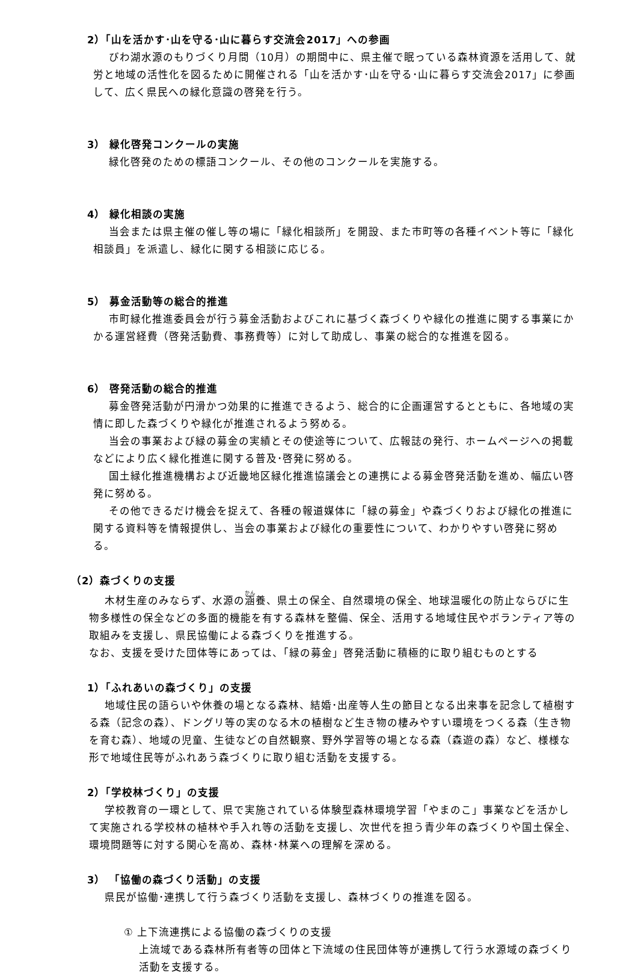2）「山を活かす･山を守る･山に暮らす交流会2017」への参画
びわ湖水源のもりづくり月間（10月）の期間中に、県主催で眠っている森林資源を活用して、就労と地域の活性化を図るために開催される「山を活かす･山を守る･山に暮らす交流会2017」に参画して、広く県民への緑化意識の啓発を行う。
3） 緑化啓発コンクールの実施
緑化啓発のための標語コンクール、その他のコンクールを実施する。
4） 緑化相談の実施
当会または県主催の催し等の場に「緑化相談所」を開設、また市町等の各種イベント等に「緑化相談員」を派遣し、緑化に関する相談に応じる。
5） 募金活動等の総合的推進
市町緑化推進委員会が行う募金活動およびこれに基づく森づくりや緑化の推進に関する事業にかかる運営経費（啓発活動費、事務費等）に対して助成し、事業の総合的な推進を図る。
6） 啓発活動の総合的推進
募金啓発活動が円滑かつ効果的に推進できるよう、総合的に企画運営するとともに、各地域の実情に即した森づくりや緑化が推進されるよう努める。
当会の事業および緑の募金の実績とその使途等について、広報誌の発行、ホームページへの掲載などにより広く緑化推進に関する普及･啓発に努める。
国土緑化推進機構および近畿地区緑化推進協議会との連携による募金啓発活動を進め、幅広い啓発に努める。
その他できるだけ機会を捉えて、各種の報道媒体に「緑の募金」や森づくりおよび緑化の推進に関する資料等を情報提供し、当会の事業および緑化の重要性について、わかりやすい啓発に努める。
（2）森づくりの支援
木材生産のみならず、水源の涵養、県土の保全、自然環境の保全、地球温暖化の防止ならびに生物多様性の保全などの多面的機能を有する森林を整備、保全、活用する地域住民やボランティア等の取組みを支援し、県民協働による森づくりを推進する。
なお、支援を受けた団体等にあっては、「緑の募金」啓発活動に積極的に取り組むものとする
1）「ふれあいの森づくり」の支援
地域住民の語らいや休養の場となる森林、結婚･出産等人生の節目となる出来事を記念して植樹する森（記念の森）、ドングリ等の実のなる木の植樹など生き物の棲みやすい環境をつくる森（生き物を育む森）、地域の児童、生徒などの自然観察、野外学習等の場となる森（森遊の森）など、様様な形で地域住民等がふれあう森づくりに取り組む活動を支援する。
2）「学校林づくり」の支援
学校教育の一環として、県で実施されている体験型森林環境学習「やまのこ」事業などを活かして実施される学校林の植林や手入れ等の活動を支援し、次世代を担う青少年の森づくりや国土保全、環境問題等に対する関心を高め、森林･林業への理解を深める。
3） 「協働の森づくり活動」の支援
県民が協働･連携して行う森づくり活動を支援し、森林づくりの推進を図る。
① 上下流連携による協働の森づくりの支援
上流域である森林所有者等の団体と下流域の住民団体等が連携して行う水源域の森づくり活動を支援する。